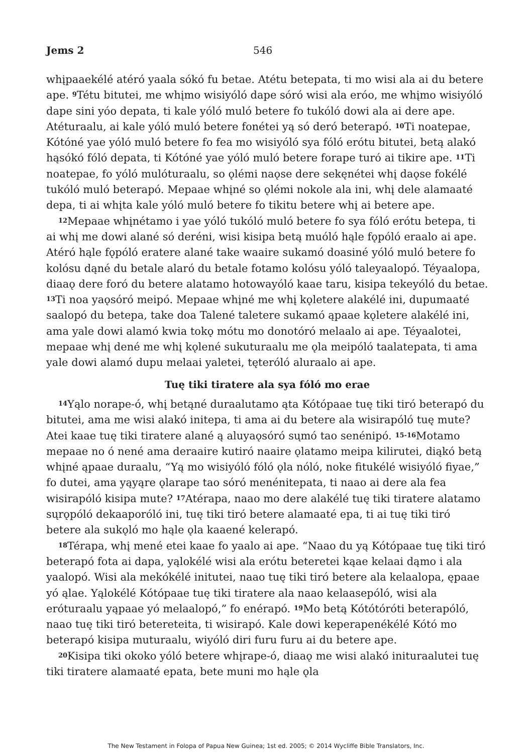Jems 2 546
whįpaaekélé atéró yaala sókó fu betae. Atétu betepata, ti mo wisi ala ai du betere ape. <sup>9</sup>Tétu bitutei, me whįmo wisiyóló dape sóró wisi ala eróo, me whįmo wisiyóló dape sini yóo depata, ti kale yóló muló betere fo tukóló dowi ala ai dere ape. Atéturaalu, ai kale yóló muló betere fonétei yą só deró beterapó. <sup>10</sup>Ti noatepae, Kótóné yae yóló muló betere fo fea mo wisiyóló sya fóló erótu bitutei, betą alakó hąsókó fóló depata, ti Kótóné yae yóló muló betere forape turó ai tikire ape. <sup>11</sup>Ti noatepae, fo yóló mulóturaalu, so ǫlémi naǫse dere sekęnétei whį daǫse fokélé tukóló muló beterapó. Mepaae whįné so ǫlémi nokole ala ini, whį dele alamaaté depa, ti ai whįta kale yóló muló betere fo tikitu betere whį ai betere ape.
<sup>12</sup> Mepaae whįnétamo i yae yóló tukóló muló betere fo sya fóló erótu betepa, ti ai whį me dowi alané só deréni, wisi kisipa betą muóló hąle fǫpóló eraalo ai ape. Atéró hąle fǫpóló eratere alané take waaire sukamó doasiné yóló muló betere fo kolósu dąné du betale alaró du betale fotamo kolósu yóló taleyaalopó. Téyaalopa, diaaǫ dere foró du betere alatamo hotowayóló kaae taru, kisipa tekeyóló du betae. <sup>13</sup>Ti noa yaǫsóró meipó. Mepaae whįné me whį kǫletere alakélé ini, dupumaaté saalopó du betepa, take doa Talené taletere sukamó ąpaae kǫletere alakélé ini, ama yale dowi alamó kwia tokǫ mótu mo donotóró melaalo ai ape. Téyaalotei, mepaae whį dené me whį kǫlené sukuturaalu me ǫla meipóló taalatepata, ti ama yale dowi alamó dupu melaai yaletei, tęteróló aluraalo ai ape.
Tuę tiki tiratere ala sya fóló mo erae
<sup>14</sup> Yąlo norape-ó, whį betąné duraalutamo ąta Kótópaae tuę tiki tiró beterapó du bitutei, ama me wisi alakó initepa, ti ama ai du betere ala wisirapóló tuę mute? Atei kaae tuę tiki tiratere alané ą aluyaǫsóró sųmó tao senénipó. <sup>15-16</sup>Motamo mepaae no ó nené ama deraaire kutiró naaire ǫlatamo meipa kilirutei, diąkó betą whįné ąpaae duraalu, “Yą mo wisiyóló fóló ǫla nóló, noke fitukélé wisiyóló fiyae,” fo dutei, ama yąyąre ǫlarape tao sóró menénitepata, ti naao ai dere ala fea wisirapóló kisipa mute? <sup>17</sup>Atérapa, naao mo dere alakélé tuę tiki tiratere alatamo sųrǫpóló dekaaporóló ini, tuę tiki tiró betere alamaaté epa, ti ai tuę tiki tiró betere ala sukǫló mo hąle ǫla kaaené kelerapó.
<sup>18</sup> Térapa, whį mené etei kaae fo yaalo ai ape. “Naao du yą Kótópaae tuę tiki tiró beterapó fota ai dapa, yąlokélé wisi ala erótu beteretei kąae kelaai dąmo i ala yaalopó. Wisi ala mekókélé initutei, naao tuę tiki tiró betere ala kelaalopa, ępaae yó ąlae. Yąlokélé Kótópaae tuę tiki tiratere ala naao kelaasepóló, wisi ala eróturaalu yąpaae yó melaalopó,” fo enérapó. <sup>19</sup>Mo betą Kótótóróti beterapóló, naao tuę tiki tiró betereteita, ti wisirapó. Kale dowi keperapenékélé Kótó mo beterapó kisipa muturaalu, wiyóló diri furu furu ai du betere ape.
<sup>20</sup> Kisipa tiki okoko yóló betere whįrape-ó, diaaǫ me wisi alakó inituraalutei tuę tiki tiratere alamaaté epata, bete muni mo hąle ǫla
The New Testament in Folopa of Papua New Guinea; 1st ed. 2005; © 2014 Wycliffe Bible Translators, Inc.